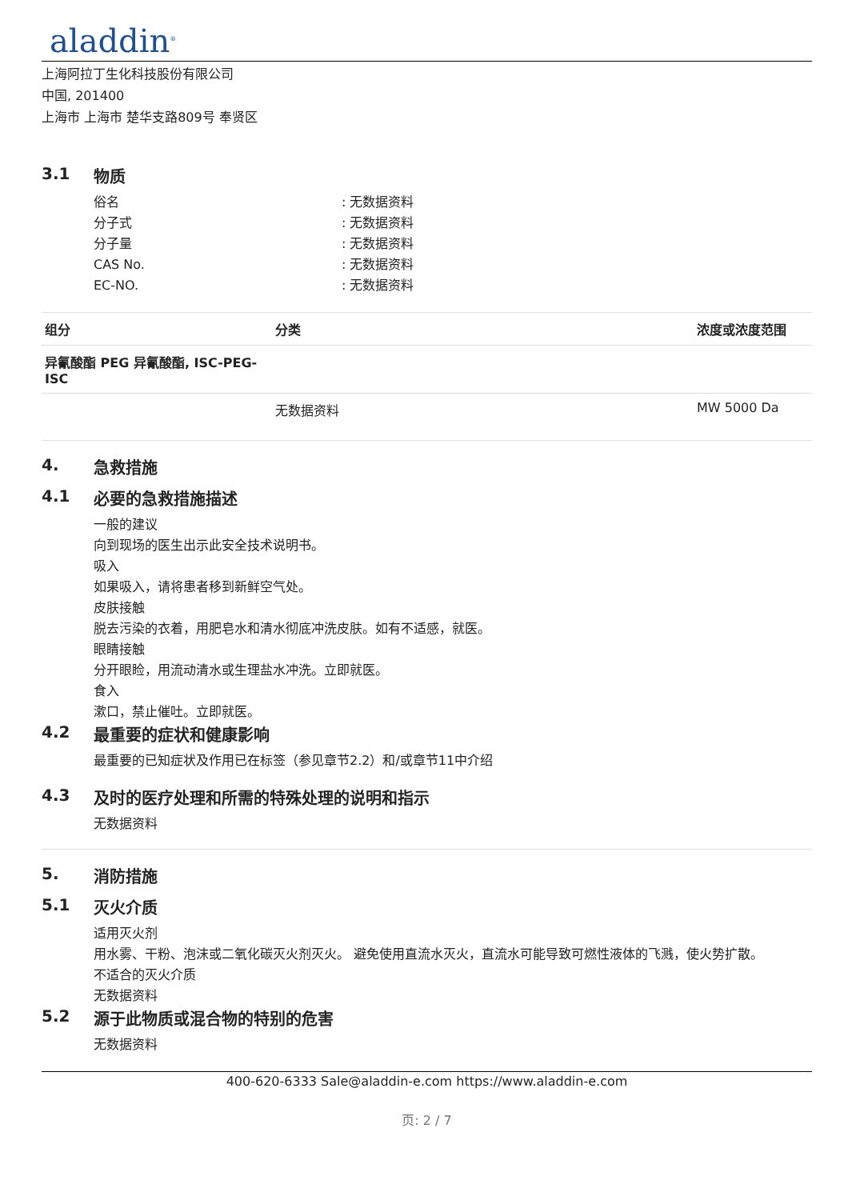aladdin<sup>®</sup>
上海阿拉丁生化科技股份有限公司
中国, 201400
上海市 上海市 楚华支路809号 奉贤区
3.1 物质
俗名 : 无数据资料
分子式 : 无数据资料
分子量 : 无数据资料
CAS No. : 无数据资料
EC-NO. : 无数据资料
| 组分 | 分类 | 浓度或浓度范围 |
| --- | --- | --- |
| 异氰酸酯 PEG 异氰酸酯, ISC-PEG-ISC | | |
| | 无数据资料 | MW 5000 Da |
4. 急救措施
4.1 必要的急救措施描述
一般的建议
向到现场的医生出示此安全技术说明书。
吸入
如果吸入，请将患者移到新鲜空气处。
皮肤接触
脱去污染的衣着，用肥皂水和清水彻底冲洗皮肤。如有不适感，就医。
眼睛接触
分开眼睑，用流动清水或生理盐水冲洗。立即就医。
食入
漱口，禁止催吐。立即就医。
4.2 最重要的症状和健康影响
最重要的已知症状及作用已在标签（参见章节2.2）和/或章节11中介绍
4.3 及时的医疗处理和所需的特殊处理的说明和指示
无数据资料
5. 消防措施
5.1 灭火介质
适用灭火剂
用水雾、干粉、泡沫或二氧化碳灭火剂灭火。 避免使用直流水灭火，直流水可能导致可燃性液体的飞溅，使火势扩散。
不适合的灭火介质
无数据资料
5.2 源于此物质或混合物的特别的危害
无数据资料
400-620-6333 Sale@aladdin-e.com https://www.aladdin-e.com
页: 2 / 7